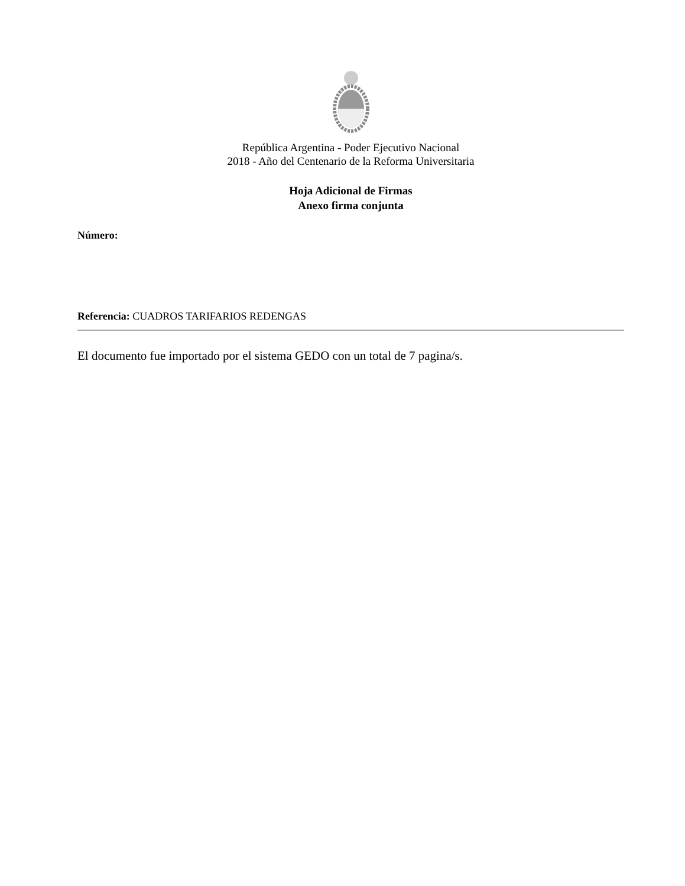República Argentina - Poder Ejecutivo Nacional
2018 - Año del Centenario de la Reforma Universitaria
Hoja Adicional de Firmas
Anexo firma conjunta
Número:
Referencia: CUADROS TARIFARIOS REDENGAS
El documento fue importado por el sistema GEDO con un total de 7 pagina/s.